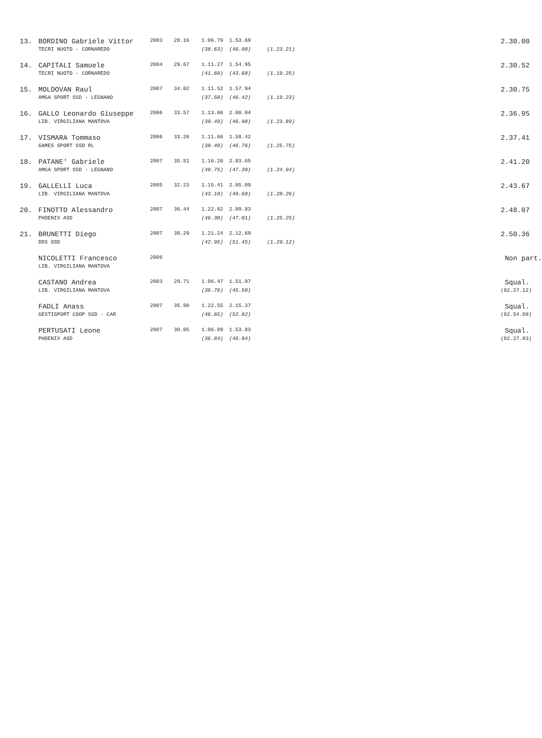| 13. | BORDINO Gabriele Vittor | 2003 | 28.16 | 1.06.79 | 1.53.69 | | 2.30.00 |
| | TECRI NUOTO - CORNAREDO | | | (38.63) | (46.90) | (1.23.21) | |
| 14. | CAPITALI Samuele | 2004 | 29.67 | 1.11.27 | 1.54.95 | | 2.30.52 |
| | TECRI NUOTO - CORNAREDO | | | (41.60) | (43.68) | (1.19.25) | |
| 15. | MOLDOVAN Raul | 2007 | 34.02 | 1.11.52 | 1.57.94 | | 2.30.75 |
| | AMGA SPORT SSD - LEGNANO | | | (37.50) | (46.42) | (1.19.23) | |
| 16. | GALLO Leonardo Giuseppe | 2006 | 33.57 | 1.13.06 | 2.00.04 | | 2.36.95 |
| | LIB. VIRGILIANA MANTOVA | | | (39.49) | (46.98) | (1.23.89) | |
| 17. | VISMARA Tommaso | 2006 | 33.26 | 1.11.66 | 1.58.42 | | 2.37.41 |
| | GAMES SPORT SSD RL | | | (38.40) | (46.76) | (1.25.75) | |
| 18. | PATANE' Gabriele | 2007 | 35.51 | 1.16.26 | 2.03.65 | | 2.41.20 |
| | AMGA SPORT SSD - LEGNANO | | | (40.75) | (47.39) | (1.24.94) | |
| 19. | GALLELLI Luca | 2005 | 32.23 | 1.15.41 | 2.05.09 | | 2.43.67 |
| | LIB. VIRGILIANA MANTOVA | | | (43.18) | (49.68) | (1.28.26) | |
| 20. | FINOTTO Alessandro | 2007 | 36.44 | 1.22.82 | 2.09.83 | | 2.48.07 |
| | PHOENIX ASD | | | (46.38) | (47.01) | (1.25.25) | |
| 21. | BRUNETTI Diego | 2007 | 38.29 | 1.21.24 | 2.12.69 | | 2.50.36 |
| | DDS SSD | | | (42.95) | (51.45) | (1.29.12) | |
| | NICOLETTI Francesco | 2006 | | | | | Non part. |
| | LIB. VIRGILIANA MANTOVA | | | | | | |
| | CASTANO Andrea | 2003 | 29.71 | 1.06.47 | 1.51.97 | | Squal. |
| | LIB. VIRGILIANA MANTOVA | | | (36.76) | (45.50) | | (02.27.12) |
| | FADLI Anass | 2007 | 35.90 | 1.22.55 | 2.15.37 | | Squal. |
| | GESTISPORT COOP SSD - CAR | | | (46.65) | (52.82) | | (02.54.09) |
| | PERTUSATI Leone | 2007 | 30.05 | 1.06.89 | 1.53.83 | | Squal. |
| | PHOENIX ASD | | | (36.84) | (46.94) | | (02.27.83) |